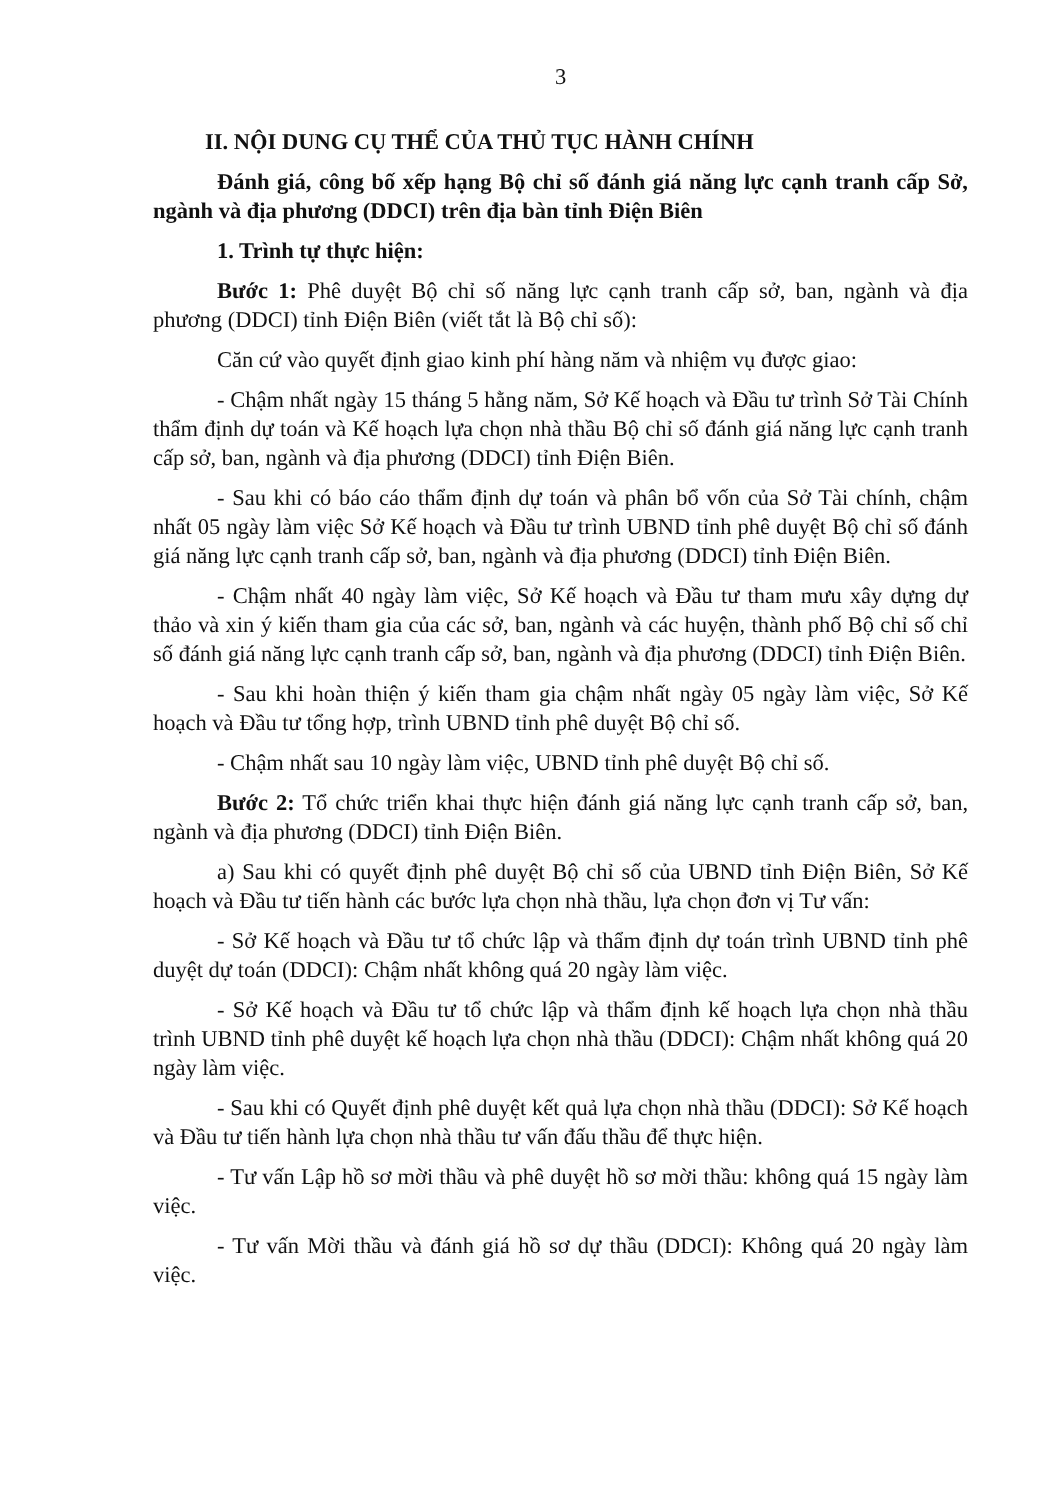3
II. NỘI DUNG CỤ THỂ CỦA THỦ TỤC HÀNH CHÍNH
Đánh giá, công bố xếp hạng Bộ chỉ số đánh giá năng lực cạnh tranh cấp Sở, ngành và địa phương (DDCI) trên địa bàn tỉnh Điện Biên
1. Trình tự thực hiện:
Bước 1: Phê duyệt Bộ chỉ số năng lực cạnh tranh cấp sở, ban, ngành và địa phương (DDCI) tỉnh Điện Biên (viết tắt là Bộ chỉ số):
Căn cứ vào quyết định giao kinh phí hàng năm và nhiệm vụ được giao:
- Chậm nhất ngày 15 tháng 5 hằng năm, Sở Kế hoạch và Đầu tư trình Sở Tài Chính thẩm định dự toán và Kế hoạch lựa chọn nhà thầu Bộ chỉ số đánh giá năng lực cạnh tranh cấp sở, ban, ngành và địa phương (DDCI) tỉnh Điện Biên.
- Sau khi có báo cáo thẩm định dự toán và phân bổ vốn của Sở Tài chính, chậm nhất 05 ngày làm việc Sở Kế hoạch và Đầu tư trình UBND tỉnh phê duyệt Bộ chỉ số đánh giá năng lực cạnh tranh cấp sở, ban, ngành và địa phương (DDCI) tỉnh Điện Biên.
- Chậm nhất 40 ngày làm việc, Sở Kế hoạch và Đầu tư tham mưu xây dựng dự thảo và xin ý kiến tham gia của các sở, ban, ngành và các huyện, thành phố Bộ chỉ số chỉ số đánh giá năng lực cạnh tranh cấp sở, ban, ngành và địa phương (DDCI) tỉnh Điện Biên.
- Sau khi hoàn thiện ý kiến tham gia chậm nhất ngày 05 ngày làm việc, Sở Kế hoạch và Đầu tư tổng hợp, trình UBND tỉnh phê duyệt Bộ chỉ số.
- Chậm nhất sau 10 ngày làm việc, UBND tỉnh phê duyệt Bộ chỉ số.
Bước 2: Tổ chức triển khai thực hiện đánh giá năng lực cạnh tranh cấp sở, ban, ngành và địa phương (DDCI) tỉnh Điện Biên.
a) Sau khi có quyết định phê duyệt Bộ chỉ số của UBND tỉnh Điện Biên, Sở Kế hoạch và Đầu tư tiến hành các bước lựa chọn nhà thầu, lựa chọn đơn vị Tư vấn:
- Sở Kế hoạch và Đầu tư tổ chức lập và thẩm định dự toán trình UBND tỉnh phê duyệt dự toán (DDCI): Chậm nhất không quá 20 ngày làm việc.
- Sở Kế hoạch và Đầu tư tổ chức lập và thẩm định kế hoạch lựa chọn nhà thầu trình UBND tỉnh phê duyệt kế hoạch lựa chọn nhà thầu (DDCI): Chậm nhất không quá 20 ngày làm việc.
- Sau khi có Quyết định phê duyệt kết quả lựa chọn nhà thầu (DDCI): Sở Kế hoạch và Đầu tư tiến hành lựa chọn nhà thầu tư vấn đấu thầu để thực hiện.
- Tư vấn Lập hồ sơ mời thầu và phê duyệt hồ sơ mời thầu: không quá 15 ngày làm việc.
- Tư vấn Mời thầu và đánh giá hồ sơ dự thầu (DDCI): Không quá 20 ngày làm việc.